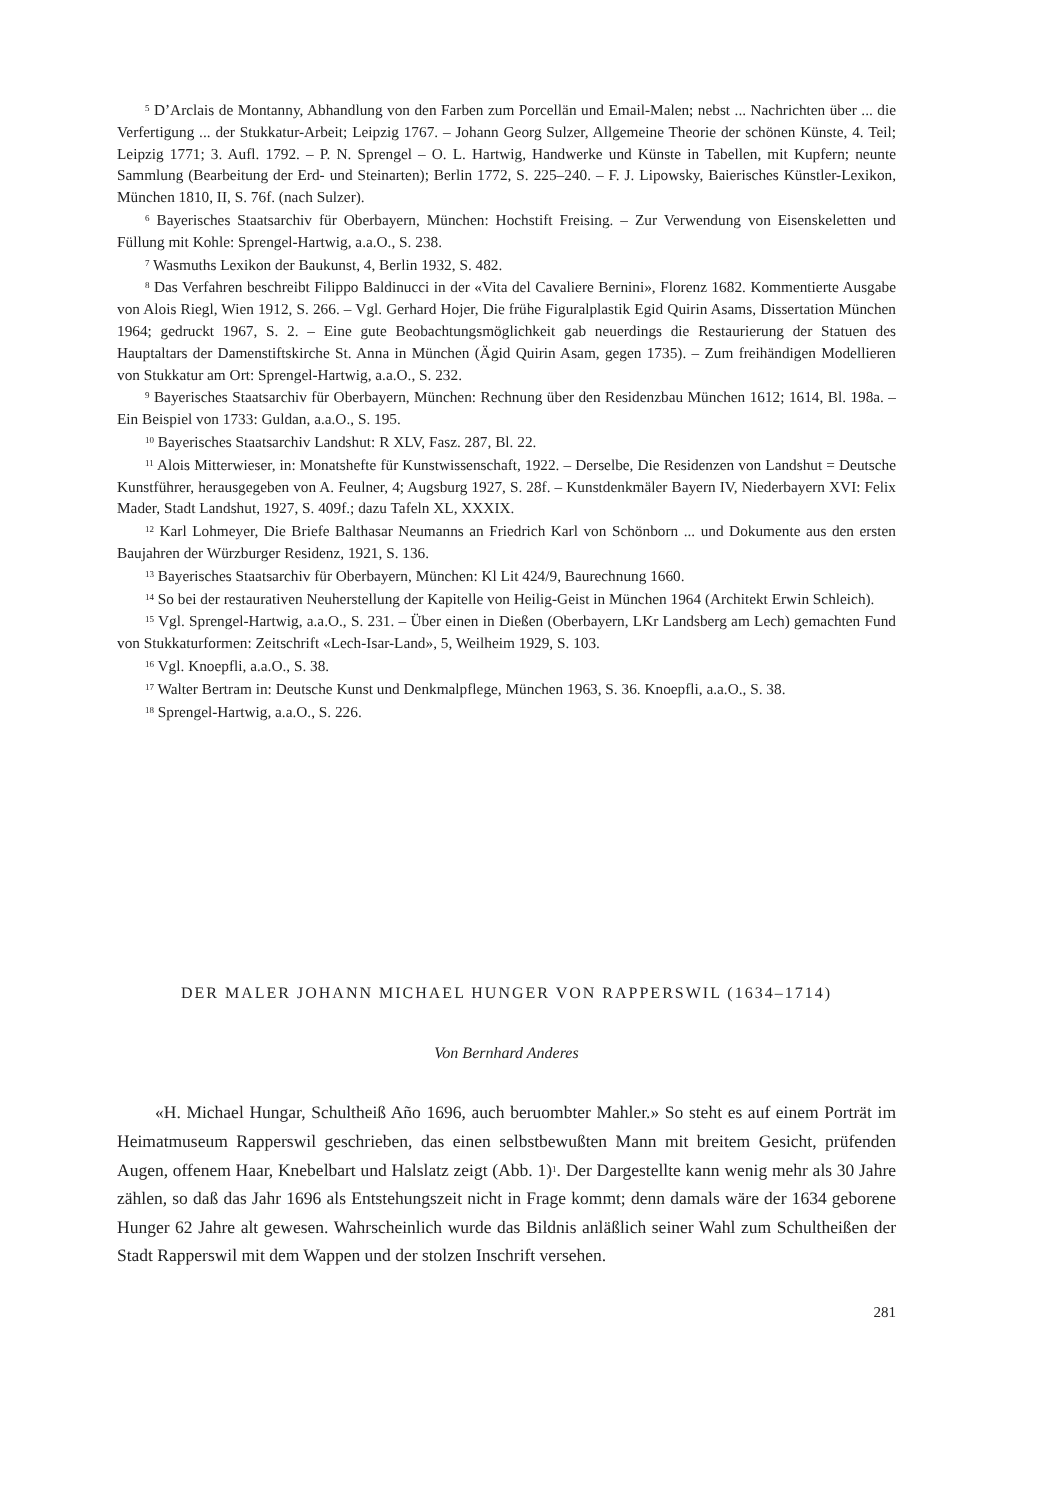<sup>5</sup> D’Arclais de Montanny, Abhandlung von den Farben zum Porcellän und Email-Malen; nebst ... Nachrichten über ... die Verfertigung ... der Stukkatur-Arbeit; Leipzig 1767. – Johann Georg Sulzer, Allgemeine Theorie der schönen Künste, 4. Teil; Leipzig 1771; 3. Aufl. 1792. – P. N. Sprengel – O. L. Hartwig, Handwerke und Künste in Tabellen, mit Kupfern; neunte Sammlung (Bearbeitung der Erd- und Steinarten); Berlin 1772, S. 225–240. – F. J. Lipowsky, Baierisches Künstler-Lexikon, München 1810, II, S. 76f. (nach Sulzer).
<sup>6</sup> Bayerisches Staatsarchiv für Oberbayern, München: Hochstift Freising. – Zur Verwendung von Eisenskeletten und Füllung mit Kohle: Sprengel-Hartwig, a.a.O., S. 238.
<sup>7</sup> Wasmuths Lexikon der Baukunst, 4, Berlin 1932, S. 482.
<sup>8</sup> Das Verfahren beschreibt Filippo Baldinucci in der «Vita del Cavaliere Bernini», Florenz 1682. Kommentierte Ausgabe von Alois Riegl, Wien 1912, S. 266. – Vgl. Gerhard Hojer, Die frühe Figuralplastik Egid Quirin Asams, Dissertation München 1964; gedruckt 1967, S. 2. – Eine gute Beobachtungsmöglichkeit gab neuerdings die Restaurierung der Statuen des Hauptaltars der Damenstiftskirche St. Anna in München (Ägid Quirin Asam, gegen 1735). – Zum freihändigen Modellieren von Stukkatur am Ort: Sprengel-Hartwig, a.a.O., S. 232.
<sup>9</sup> Bayerisches Staatsarchiv für Oberbayern, München: Rechnung über den Residenzbau München 1612; 1614, Bl. 198a. – Ein Beispiel von 1733: Guldan, a.a.O., S. 195.
<sup>10</sup> Bayerisches Staatsarchiv Landshut: R XLV, Fasz. 287, Bl. 22.
<sup>11</sup> Alois Mitterwieser, in: Monatshefte für Kunstwissenschaft, 1922. – Derselbe, Die Residenzen von Landshut = Deutsche Kunstführer, herausgegeben von A. Feulner, 4; Augsburg 1927, S. 28f. – Kunstdenkmäler Bayern IV, Niederbayern XVI: Felix Mader, Stadt Landshut, 1927, S. 409f.; dazu Tafeln XL, XXXIX.
<sup>12</sup> Karl Lohmeyer, Die Briefe Balthasar Neumanns an Friedrich Karl von Schönborn ... und Dokumente aus den ersten Baujahren der Würzburger Residenz, 1921, S. 136.
<sup>13</sup> Bayerisches Staatsarchiv für Oberbayern, München: Kl Lit 424/9, Baurechnung 1660.
<sup>14</sup> So bei der restaurativen Neuherstellung der Kapitelle von Heilig-Geist in München 1964 (Architekt Erwin Schleich).
<sup>15</sup> Vgl. Sprengel-Hartwig, a.a.O., S. 231. – Über einen in Dießen (Oberbayern, LKr Landsberg am Lech) gemachten Fund von Stukkaturformen: Zeitschrift «Lech-Isar-Land», 5, Weilheim 1929, S. 103.
<sup>16</sup> Vgl. Knoepfli, a.a.O., S. 38.
<sup>17</sup> Walter Bertram in: Deutsche Kunst und Denkmalpflege, München 1963, S. 36. Knoepfli, a.a.O., S. 38.
<sup>18</sup> Sprengel-Hartwig, a.a.O., S. 226.
DER MALER JOHANN MICHAEL HUNGER VON RAPPERSWIL (1634–1714)
Von Bernhard Anderes
«H. Michael Hungar, Schultheiß Año 1696, auch beruombter Mahler.» So steht es auf einem Porträt im Heimatmuseum Rapperswil geschrieben, das einen selbstbewußten Mann mit breitem Gesicht, prüfenden Augen, offenem Haar, Knebelbart und Halslatz zeigt (Abb. 1)<sup>1</sup>. Der Dargestellte kann wenig mehr als 30 Jahre zählen, so daß das Jahr 1696 als Entstehungszeit nicht in Frage kommt; denn damals wäre der 1634 geborene Hunger 62 Jahre alt gewesen. Wahrscheinlich wurde das Bildnis anläßlich seiner Wahl zum Schultheißen der Stadt Rapperswil mit dem Wappen und der stolzen Inschrift versehen.
281